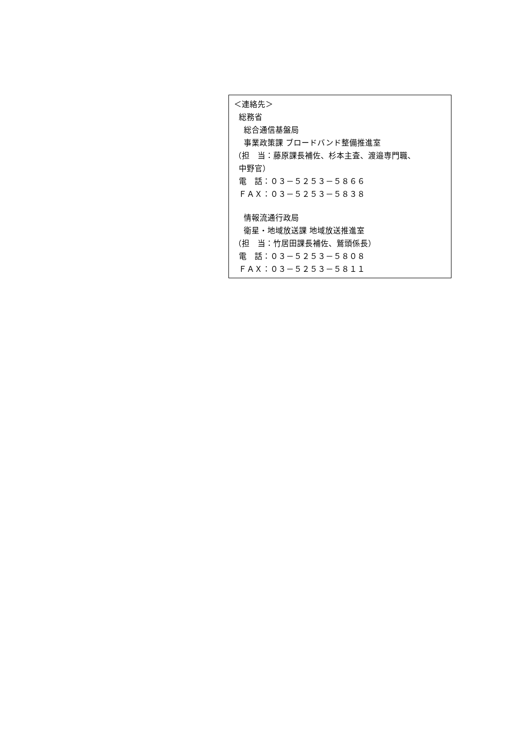＜連絡先＞
総務省
総合通信基盤局
事業政策課 ブロードバンド整備推進室
（担　当：藤原課長補佐、杉本主査、渡邉専門職、
中野官）
電　話：０３－５２５３－５８６６
ＦＡＸ：０３－５２５３－５８３８
情報流通行政局
衛星・地域放送課 地域放送推進室
（担　当：竹居田課長補佐、鷲頭係長）
電　話：０３－５２５３－５８０８
ＦＡＸ：０３－５２５３－５８１１